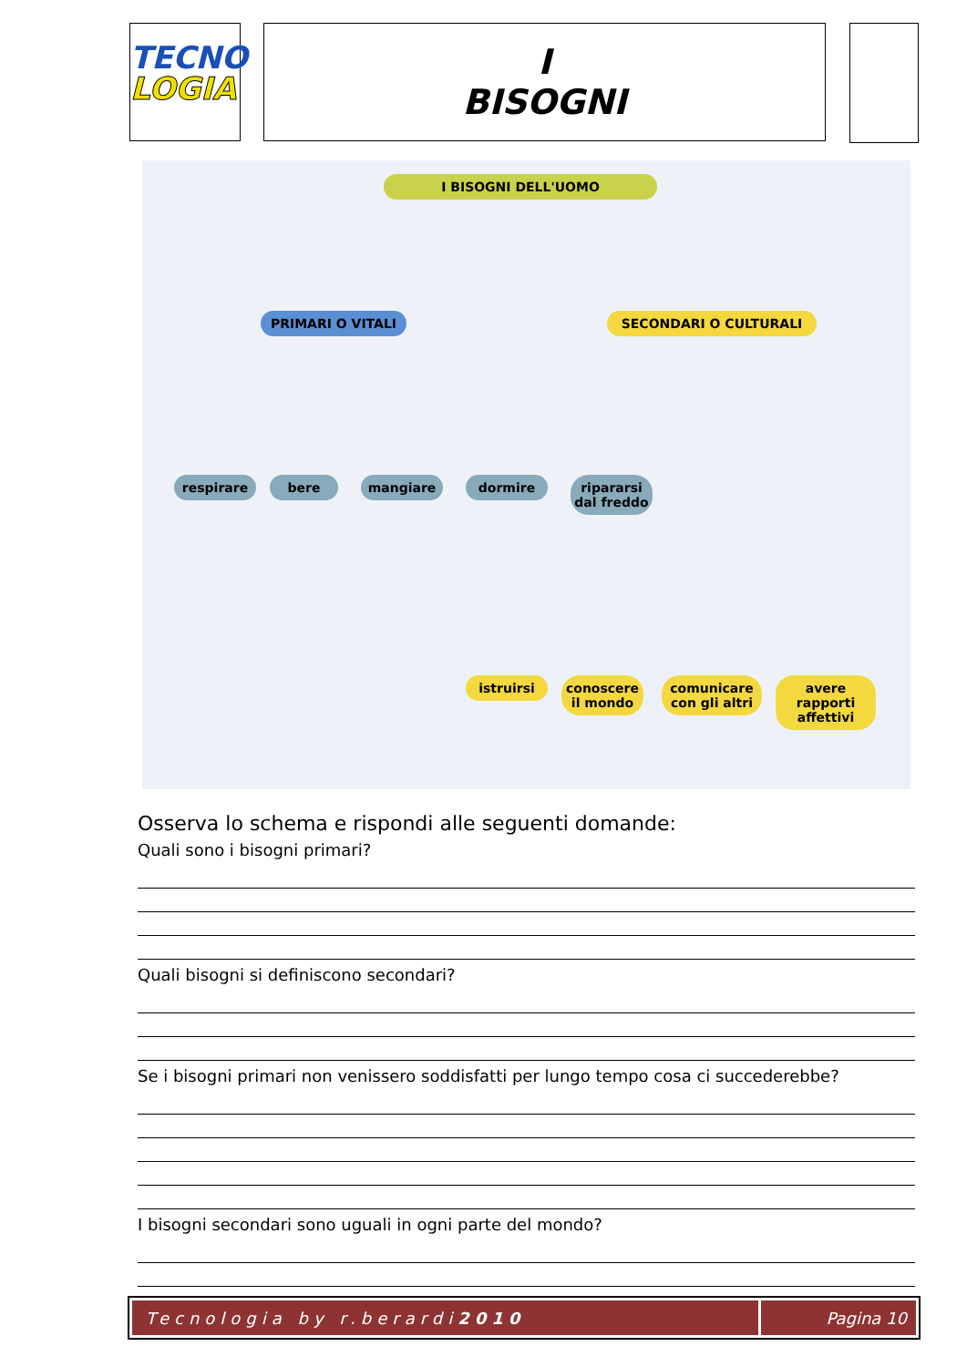TECNO
LOGIA
I
BISOGNI
I BISOGNI DELL'UOMO
PRIMARI O VITALI SECONDARI O CULTURALI
respirare bere mangiare dormire
ripararsi dal freddo
istruirsi
conoscere il mondo
comunicare con gli altri
avere rapporti affettivi
Osserva lo schema e rispondi alle seguenti domande:
Quali sono i bisogni primari?
Quali bisogni si definiscono secondari?
Se i bisogni primari non venissero soddisfatti per lungo tempo cosa ci succederebbe?
I bisogni secondari sono uguali in ogni parte del mondo?
Tecnologia by r.berardi 2010 Pagina 10